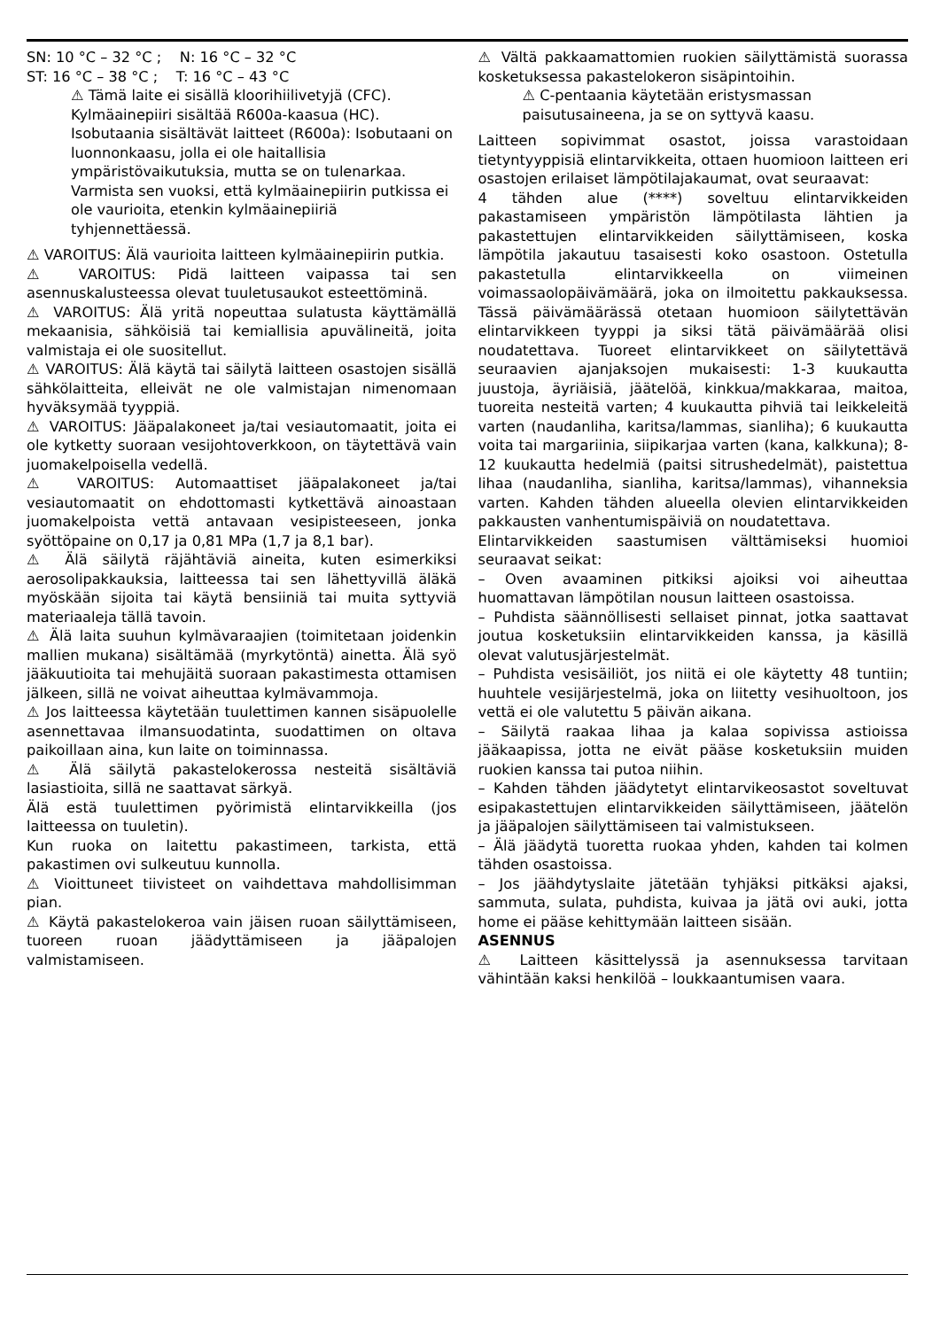SN: 10 °C – 32 °C ; N: 16 °C – 32 °C
ST: 16 °C – 38 °C ; T: 16 °C – 43 °C
⚠ Tämä laite ei sisällä kloorihiilivetyjä (CFC). Kylmäainepiiri sisältää R600a-kaasua (HC).
Isobutaania sisältävät laitteet (R600a): Isobutaani on luonnonkaasu, jolla ei ole haitallisia ympäristövaikutuksia, mutta se on tulenarkaa.
Varmista sen vuoksi, että kylmäainepiirin putkissa ei ole vaurioita, etenkin kylmäainepiiriä tyhjennettäessä.
⚠ VAROITUS: Älä vaurioita laitteen kylmäainepiirin putkia.
⚠ VAROITUS: Pidä laitteen vaipassa tai sen asennuskalusteessa olevat tuuletusaukot esteettöminä.
⚠ VAROITUS: Älä yritä nopeuttaa sulatusta käyttämällä mekaanisia, sähköisiä tai kemiallisia apuvälineitä, joita valmistaja ei ole suositellut.
⚠ VAROITUS: Älä käytä tai säilytä laitteen osastojen sisällä sähkölaitteita, elleivät ne ole valmistajan nimenomaan hyväksymää tyyppiä.
⚠ VAROITUS: Jääpalakoneet ja/tai vesiautomaatit, joita ei ole kytketty suoraan vesijohtoverkkoon, on täytettävä vain juomakelpoisella vedellä.
⚠ VAROITUS: Automaattiset jääpalakoneet ja/tai vesiautomaatit on ehdottomasti kytkettävä ainoastaan juomakelpoista vettä antavaan vesipisteeseen, jonka syöttöpaine on 0,17 ja 0,81 MPa (1,7 ja 8,1 bar).
⚠ Älä säilytä räjähtäviä aineita, kuten esimerkiksi aerosolipakkauksia, laitteessa tai sen lähettyvillä äläkä myöskään sijoita tai käytä bensiiniä tai muita syttyviä materiaaleja tällä tavoin.
⚠ Älä laita suuhun kylmävaraajien (toimitetaan joidenkin mallien mukana) sisältämää (myrkytöntä) ainetta. Älä syö jääkuutioita tai mehujäitä suoraan pakastimesta ottamisen jälkeen, sillä ne voivat aiheuttaa kylmävammoja.
⚠ Jos laitteessa käytetään tuulettimen kannen sisäpuolelle asennettavaa ilmansuodatinta, suodattimen on oltava paikoillaan aina, kun laite on toiminnassa.
⚠ Älä säilytä pakastelokerossa nesteitä sisältäviä lasiastioita, sillä ne saattavat särkyä.
Älä estä tuulettimen pyörimistä elintarvikkeilla (jos laitteessa on tuuletin).
Kun ruoka on laitettu pakastimeen, tarkista, että pakastimen ovi sulkeutuu kunnolla.
⚠ Vioittuneet tiivisteet on vaihdettava mahdollisimman pian.
⚠ Käytä pakastelokeroa vain jäisen ruoan säilyttämiseen, tuoreen ruoan jäädyttämiseen ja jääpalojen valmistamiseen.
⚠ Vältä pakkaamattomien ruokien säilyttämistä suorassa kosketuksessa pakastelokeron sisäpintoihin.
⚠ C-pentaania käytetään eristysmassan paisutusaineena, ja se on syttyvä kaasu.
Laitteen sopivimmat osastot, joissa varastoidaan tietyntyyppisiä elintarvikkeita, ottaen huomioon laitteen eri osastojen erilaiset lämpötilajakaumat, ovat seuraavat:
4 tähden alue (****) soveltuu elintarvikkeiden pakastamiseen ympäristön lämpötilasta lähtien ja pakastettujen elintarvikkeiden säilyttämiseen, koska lämpötila jakautuu tasaisesti koko osastoon. Ostetulla pakastetulla elintarvikkeella on viimeinen voimassaolopäivämäärä, joka on ilmoitettu pakkauksessa. Tässä päivämäärässä otetaan huomioon säilytettävän elintarvikkeen tyyppi ja siksi tätä päivämäärää olisi noudatettava. Tuoreet elintarvikkeet on säilytettävä seuraavien ajanjaksojen mukaisesti: 1-3 kuukautta juustoja, äyriäisiä, jäätelöä, kinkkua/makkaraa, maitoa, tuoreita nesteitä varten; 4 kuukautta pihviä tai leikkeleitä varten (naudanliha, karitsa/lammas, sianliha); 6 kuukautta voita tai margariinia, siipikarjaa varten (kana, kalkkuna); 8-12 kuukautta hedelmiä (paitsi sitrushedelmät), paistettua lihaa (naudanliha, sianliha, karitsa/lammas), vihanneksia varten. Kahden tähden alueella olevien elintarvikkeiden pakkausten vanhentumispäiviä on noudatettava.
Elintarvikkeiden saastumisen välttämiseksi huomioi seuraavat seikat:
– Oven avaaminen pitkiksi ajoiksi voi aiheuttaa huomattavan lämpötilan nousun laitteen osastoissa.
– Puhdista säännöllisesti sellaiset pinnat, jotka saattavat joutua kosketuksiin elintarvikkeiden kanssa, ja käsillä olevat valutusjärjestelmät.
– Puhdista vesisäiliöt, jos niitä ei ole käytetty 48 tuntiin; huuhtele vesijärjestelmä, joka on liitetty vesihuoltoon, jos vettä ei ole valutettu 5 päivän aikana.
– Säilytä raakaa lihaa ja kalaa sopivissa astioissa jääkaapissa, jotta ne eivät pääse kosketuksiin muiden ruokien kanssa tai putoa niihin.
– Kahden tähden jäädytetyt elintarvikeosastot soveltuvat esipakastettujen elintarvikkeiden säilyttämiseen, jäätelön ja jääpalojen säilyttämiseen tai valmistukseen.
– Älä jäädytä tuoretta ruokaa yhden, kahden tai kolmen tähden osastoissa.
– Jos jäähdytyslaite jätetään tyhjäksi pitkäksi ajaksi, sammuta, sulata, puhdista, kuivaa ja jätä ovi auki, jotta home ei pääse kehittymään laitteen sisään.
ASENNUS
⚠ Laitteen käsittelyssä ja asennuksessa tarvitaan vähintään kaksi henkilöä – loukkaantumisen vaara.